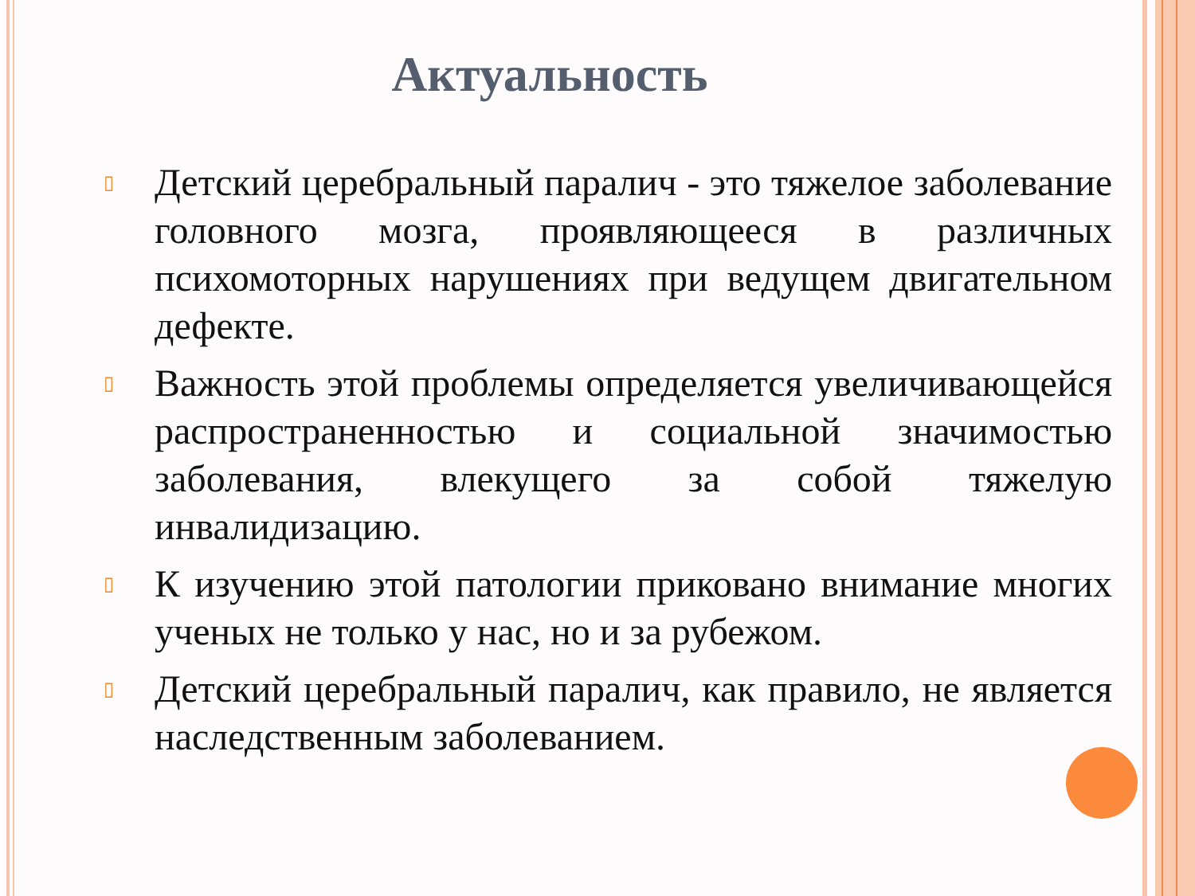Актуальность
▯ Детский церебральный паралич - это тяжелое заболевание головного мозга, проявляющееся в различных психомоторных нарушениях при ведущем двигательном дефекте.
▯ Важность этой проблемы определяется увеличивающейся распространенностью и социальной значимостью заболевания, влекущего за собой тяжелую инвалидизацию.
▯ К изучению этой патологии приковано внимание многих ученых не только у нас, но и за рубежом.
▯ Детский церебральный паралич, как правило, не является наследственным заболеванием.